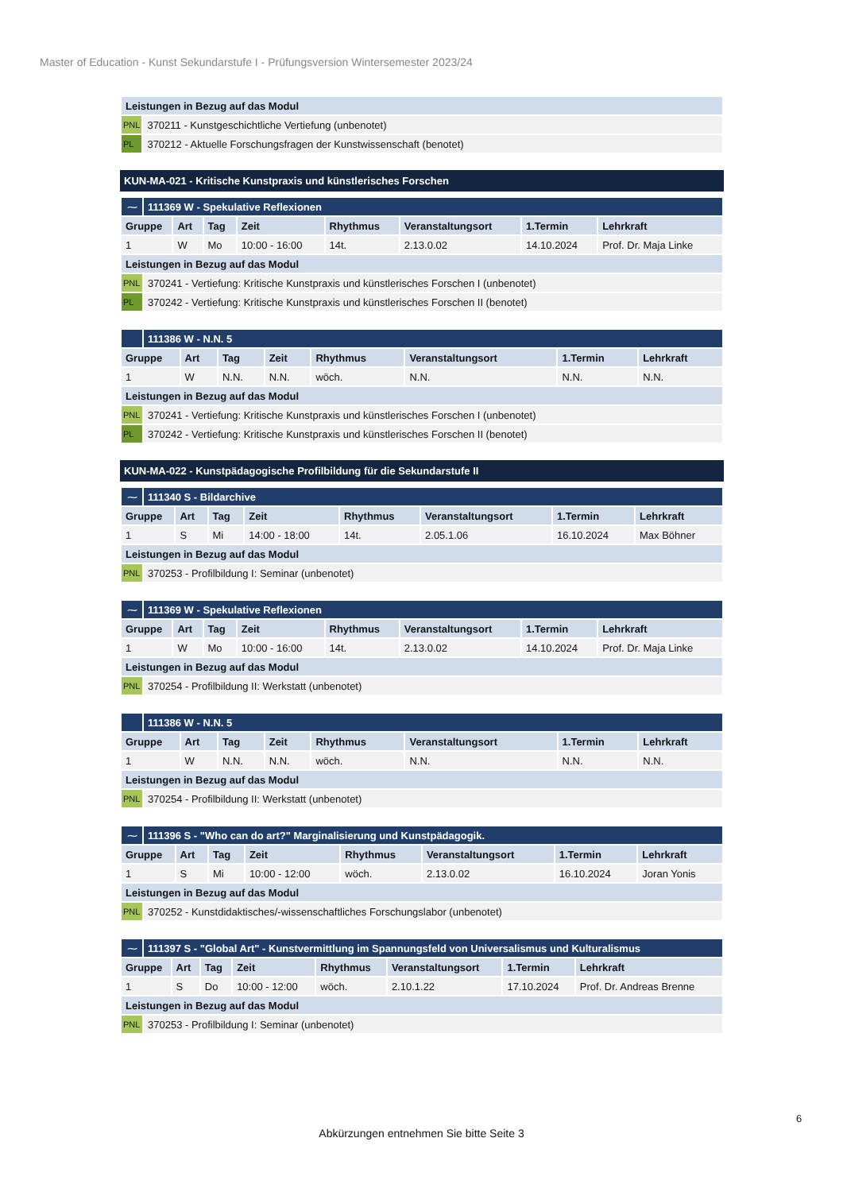Master of Education - Kunst Sekundarstufe I - Prüfungsversion Wintersemester 2023/24
| Leistungen in Bezug auf das Modul | |
| PNL | 370211 - Kunstgeschichtliche Vertiefung (unbenotet) |
| PL | 370212 - Aktuelle Forschungsfragen der Kunstwissenschaft (benotet) |
KUN-MA-021 - Kritische Kunstpraxis und künstlerisches Forschen
| ⁓ | 111369 W - Spekulative Reflexionen | | | | | | | |
| Gruppe | | Art | Tag | Zeit | Rhythmus | Veranstaltungsort | 1.Termin | Lehrkraft |
| 1 | | W | Mo | 10:00 - 16:00 | 14t. | 2.13.0.02 | 14.10.2024 | Prof. Dr. Maja Linke |
| Leistungen in Bezug auf das Modul | | | | | | | | |
| PNL | 370241 - Vertiefung: Kritische Kunstpraxis und künstlerisches Forschen I (unbenotet) | | | | | | | |
| PL | 370242 - Vertiefung: Kritische Kunstpraxis und künstlerisches Forschen II (benotet) | | | | | | | |
| | 111386 W - N.N. 5 | | | | | | | |
| Gruppe | | Art | Tag | Zeit | Rhythmus | Veranstaltungsort | 1.Termin | Lehrkraft |
| 1 | | W | N.N. | N.N. | wöch. | N.N. | N.N. | N.N. |
| Leistungen in Bezug auf das Modul | | | | | | | | |
| PNL | 370241 - Vertiefung: Kritische Kunstpraxis und künstlerisches Forschen I (unbenotet) | | | | | | | |
| PL | 370242 - Vertiefung: Kritische Kunstpraxis und künstlerisches Forschen II (benotet) | | | | | | | |
KUN-MA-022 - Kunstpädagogische Profilbildung für die Sekundarstufe II
| ⁓ | 111340 S - Bildarchive | | | | | | | |
| Gruppe | | Art | Tag | Zeit | Rhythmus | Veranstaltungsort | 1.Termin | Lehrkraft |
| 1 | | S | Mi | 14:00 - 18:00 | 14t. | 2.05.1.06 | 16.10.2024 | Max Böhner |
| Leistungen in Bezug auf das Modul | | | | | | | | |
| PNL | 370253 - Profilbildung I: Seminar (unbenotet) | | | | | | | |
| ⁓ | 111369 W - Spekulative Reflexionen | | | | | | | |
| Gruppe | | Art | Tag | Zeit | Rhythmus | Veranstaltungsort | 1.Termin | Lehrkraft |
| 1 | | W | Mo | 10:00 - 16:00 | 14t. | 2.13.0.02 | 14.10.2024 | Prof. Dr. Maja Linke |
| Leistungen in Bezug auf das Modul | | | | | | | | |
| PNL | 370254 - Profilbildung II: Werkstatt (unbenotet) | | | | | | | |
| | 111386 W - N.N. 5 | | | | | | | |
| Gruppe | | Art | Tag | Zeit | Rhythmus | Veranstaltungsort | 1.Termin | Lehrkraft |
| 1 | | W | N.N. | N.N. | wöch. | N.N. | N.N. | N.N. |
| Leistungen in Bezug auf das Modul | | | | | | | | |
| PNL | 370254 - Profilbildung II: Werkstatt (unbenotet) | | | | | | | |
| ⁓ | 111396 S - "Who can do art?" Marginalisierung und Kunstpädagogik. | | | | | | | |
| Gruppe | | Art | Tag | Zeit | Rhythmus | Veranstaltungsort | 1.Termin | Lehrkraft |
| 1 | | S | Mi | 10:00 - 12:00 | wöch. | 2.13.0.02 | 16.10.2024 | Joran Yonis |
| Leistungen in Bezug auf das Modul | | | | | | | | |
| PNL | 370252 - Kunstdidaktisches/-wissenschaftliches Forschungslabor (unbenotet) | | | | | | | |
| ⁓ | 111397 S - "Global Art" - Kunstvermittlung im Spannungsfeld von Universalismus und Kulturalismus | | | | | | | |
| Gruppe | | Art | Tag | Zeit | Rhythmus | Veranstaltungsort | 1.Termin | Lehrkraft |
| 1 | | S | Do | 10:00 - 12:00 | wöch. | 2.10.1.22 | 17.10.2024 | Prof. Dr. Andreas Brenne |
| Leistungen in Bezug auf das Modul | | | | | | | | |
| PNL | 370253 - Profilbildung I: Seminar (unbenotet) | | | | | | | |
6
Abkürzungen entnehmen Sie bitte Seite 3